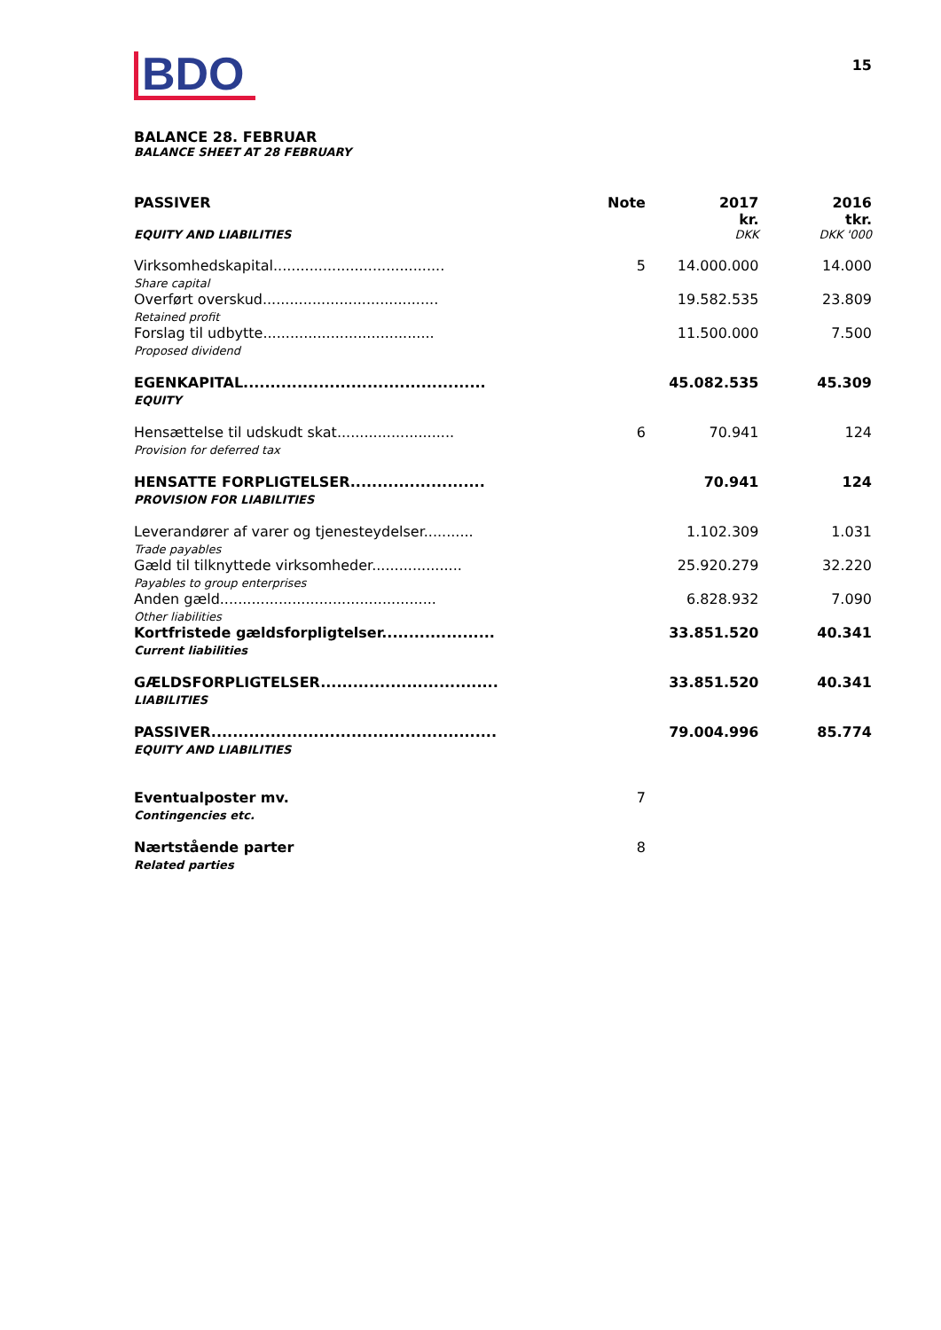BDO
15
BALANCE 28. FEBRUAR
BALANCE SHEET AT 28 FEBRUARY
| PASSIVER | Note | 2017 kr. | 2016 tkr. |
| EQUITY AND LIABILITIES | | DKK | DKK '000 |
| Virksomhedskapital...................................... Share capital | 5 | 14.000.000 | 14.000 |
| Overført overskud....................................... Retained profit | | 19.582.535 | 23.809 |
| Forslag til udbytte...................................... Proposed dividend | | 11.500.000 | 7.500 |
| EGENKAPITAL............................................. EQUITY | | 45.082.535 | 45.309 |
| Hensættelse til udskudt skat.......................... Provision for deferred tax | 6 | 70.941 | 124 |
| HENSATTE FORPLIGTELSER......................... PROVISION FOR LIABILITIES | | 70.941 | 124 |
| Leverandører af varer og tjenesteydelser........... Trade payables | | 1.102.309 | 1.031 |
| Gæld til tilknyttede virksomheder.................... Payables to group enterprises | | 25.920.279 | 32.220 |
| Anden gæld................................................ Other liabilities | | 6.828.932 | 7.090 |
| Kortfristede gældsforpligtelser..................... Current liabilities | | 33.851.520 | 40.341 |
| GÆLDSFORPLIGTELSER................................. LIABILITIES | | 33.851.520 | 40.341 |
| PASSIVER..................................................... EQUITY AND LIABILITIES | | 79.004.996 | 85.774 |
| Eventualposter mv. Contingencies etc. | 7 | | |
| Nærtstående parter Related parties | 8 | | |